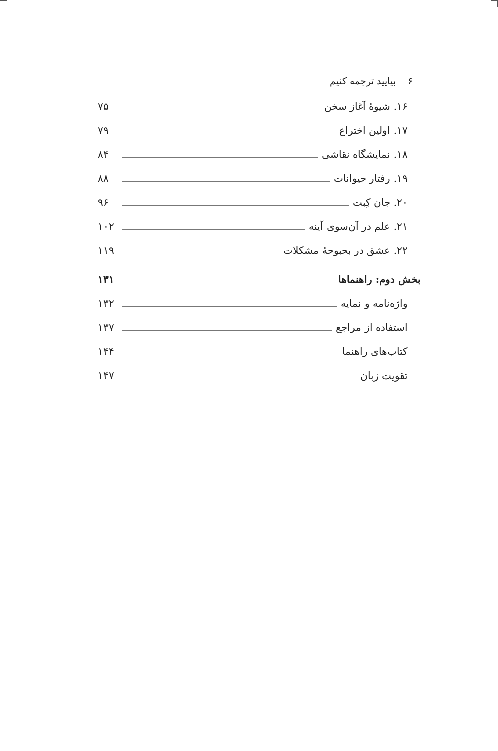۶ بیایید ترجمه کنیم
۱۶. شیوهٔ آغاز سخن ۷۵
۱۷. اولین اختراع ۷۹
۱۸. نمایشگاه نقاشی ۸۴
۱۹. رفتار حیوانات ۸۸
۲۰. جان کِبت ۹۶
۲۱. علم در آن‌سوی آینه ۱۰۲
۲۲. عشق در بحبوحهٔ مشکلات ۱۱۹
بخش دوم: راهنماها ۱۳۱
واژه‌نامه و نمایه ۱۳۲
استفاده از مراجع ۱۳۷
کتاب‌های راهنما ۱۴۴
تقویت زبان ۱۴۷